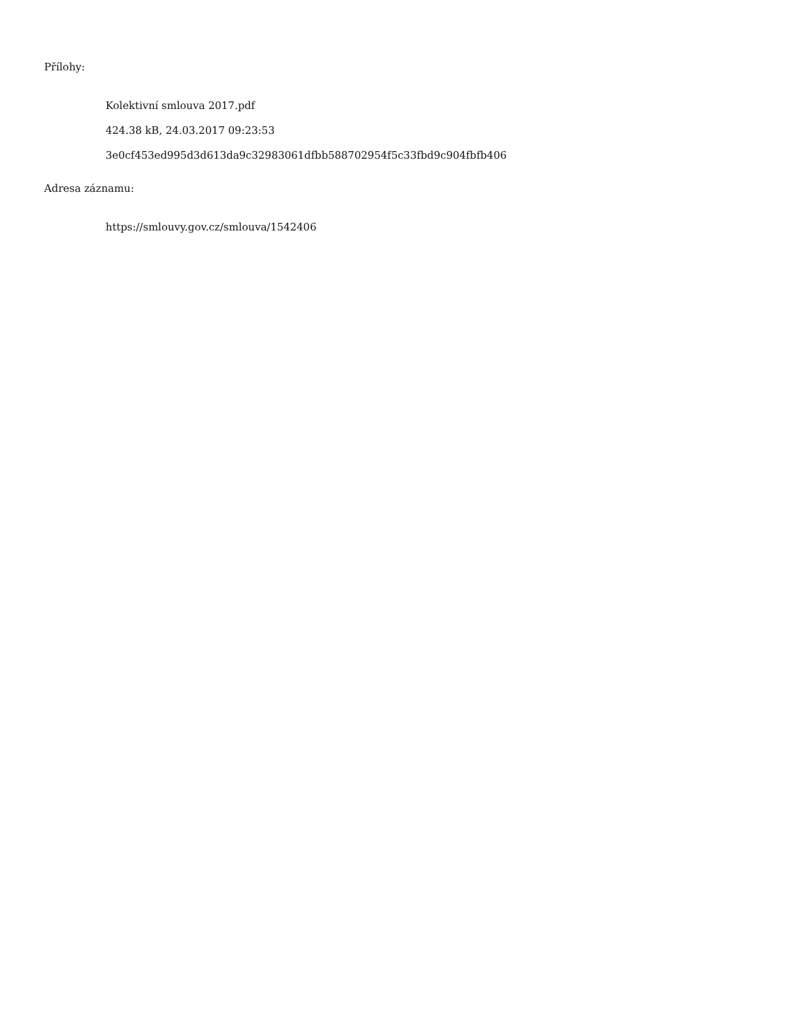Přílohy:
Kolektivní smlouva 2017.pdf
424.38 kB, 24.03.2017 09:23:53
3e0cf453ed995d3d613da9c32983061dfbb588702954f5c33fbd9c904fbfb406
Adresa záznamu:
https://smlouvy.gov.cz/smlouva/1542406